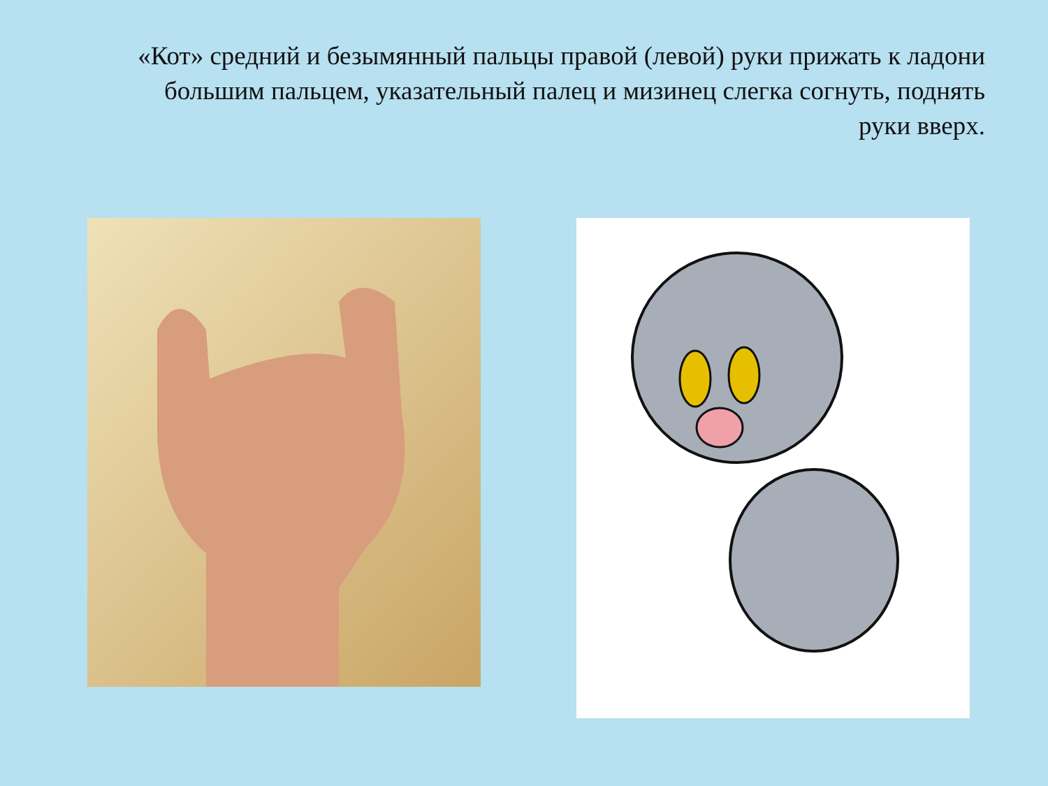«Кот» средний и безымянный пальцы правой (левой) руки прижать к ладони большим пальцем, указательный палец и мизинец слегка согнуть, поднять руки вверх.